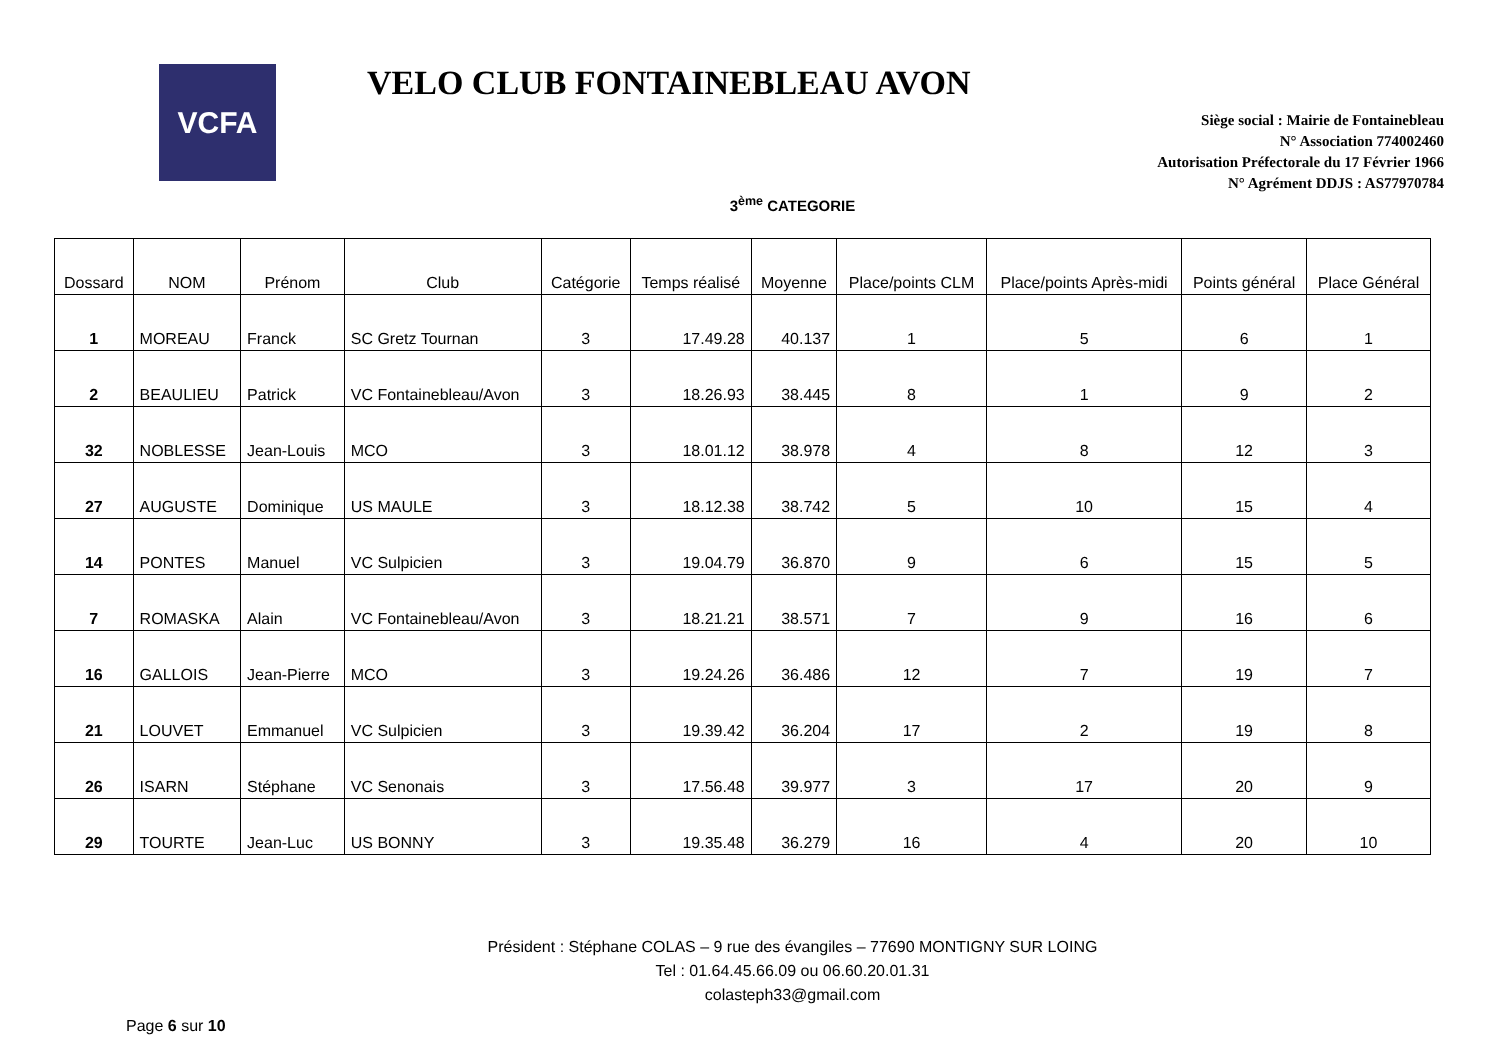VCFA
VELO CLUB FONTAINEBLEAU AVON
Siège social : Mairie de Fontainebleau
N° Association 774002460
Autorisation Préfectorale du 17 Février 1966
N° Agrément DDJS : AS77970784
3<sup>ème</sup> CATEGORIE
| Dossard | NOM | Prénom | Club | Catégorie | Temps réalisé | Moyenne | Place/points CLM | Place/points Après-midi | Points général | Place Général |
| --- | --- | --- | --- | --- | --- | --- | --- | --- | --- | --- |
| 1 | MOREAU | Franck | SC Gretz Tournan | 3 | 17.49.28 | 40.137 | 1 | 5 | 6 | 1 |
| 2 | BEAULIEU | Patrick | VC Fontainebleau/Avon | 3 | 18.26.93 | 38.445 | 8 | 1 | 9 | 2 |
| 32 | NOBLESSE | Jean-Louis | MCO | 3 | 18.01.12 | 38.978 | 4 | 8 | 12 | 3 |
| 27 | AUGUSTE | Dominique | US MAULE | 3 | 18.12.38 | 38.742 | 5 | 10 | 15 | 4 |
| 14 | PONTES | Manuel | VC Sulpicien | 3 | 19.04.79 | 36.870 | 9 | 6 | 15 | 5 |
| 7 | ROMASKA | Alain | VC Fontainebleau/Avon | 3 | 18.21.21 | 38.571 | 7 | 9 | 16 | 6 |
| 16 | GALLOIS | Jean-Pierre | MCO | 3 | 19.24.26 | 36.486 | 12 | 7 | 19 | 7 |
| 21 | LOUVET | Emmanuel | VC Sulpicien | 3 | 19.39.42 | 36.204 | 17 | 2 | 19 | 8 |
| 26 | ISARN | Stéphane | VC Senonais | 3 | 17.56.48 | 39.977 | 3 | 17 | 20 | 9 |
| 29 | TOURTE | Jean-Luc | US BONNY | 3 | 19.35.48 | 36.279 | 16 | 4 | 20 | 10 |
Président : Stéphane COLAS – 9 rue des évangiles – 77690 MONTIGNY SUR LOING
Tel : 01.64.45.66.09 ou 06.60.20.01.31
colasteph33@gmail.com
Page 6 sur 10